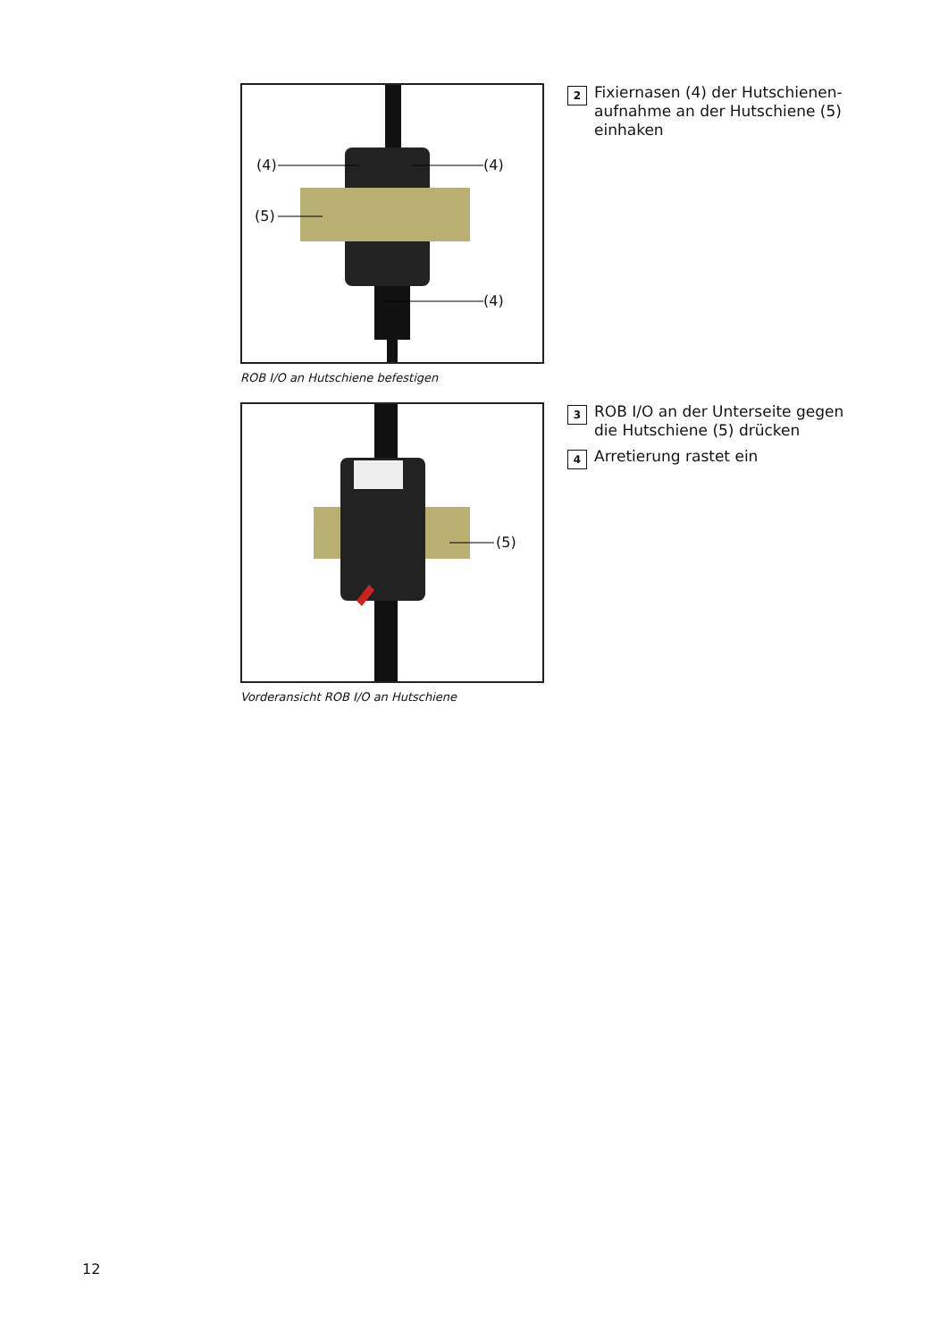(4) (4)
(5)
(4)
ROB I/O an Hutschiene befestigen
2 Fixiernasen (4) der Hutschienen-aufnahme an der Hutschiene (5) einhaken
(5)
Vorderansicht ROB I/O an Hutschiene
3 ROB I/O an der Unterseite gegen die Hutschiene (5) drücken
4 Arretierung rastet ein
12